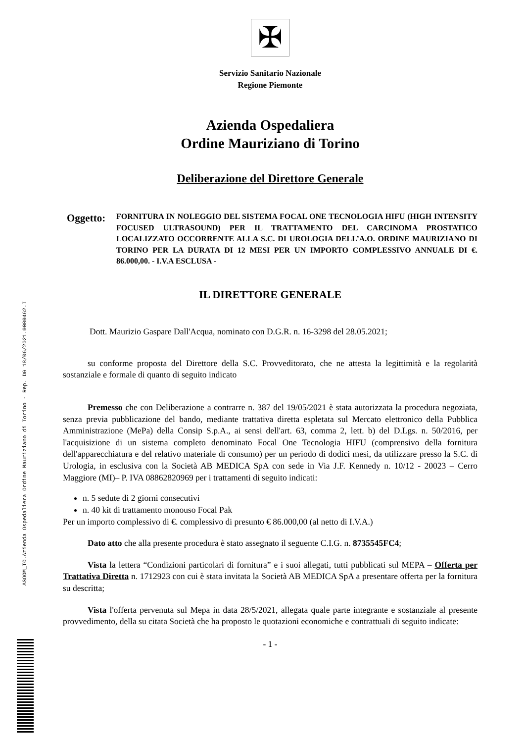ASOOM_TO.Azienda Ospedaliera Ordine Mauriziano di Torino - Rep. DG 18/06/2021.0000462.I
✠
Servizio Sanitario Nazionale
Regione Piemonte
Azienda Ospedaliera
Ordine Mauriziano di Torino
Deliberazione del Direttore Generale
Oggetto:
FORNITURA IN NOLEGGIO DEL SISTEMA FOCAL ONE TECNOLOGIA HIFU (HIGH INTENSITY FOCUSED ULTRASOUND) PER IL TRATTAMENTO DEL CARCINOMA PROSTATICO LOCALIZZATO OCCORRENTE ALLA S.C. DI UROLOGIA DELL’A.O. ORDINE MAURIZIANO DI TORINO PER LA DURATA DI 12 MESI PER UN IMPORTO COMPLESSIVO ANNUALE DI €. 86.000,00. - I.V.A ESCLUSA -
IL DIRETTORE GENERALE
Dott. Maurizio Gaspare Dall'Acqua, nominato con D.G.R. n. 16-3298 del 28.05.2021;
su conforme proposta del Direttore della S.C. Provveditorato, che ne attesta la legittimità e la regolarità sostanziale e formale di quanto di seguito indicato
Premesso che con Deliberazione a contrarre n. 387 del 19/05/2021 è stata autorizzata la procedura negoziata, senza previa pubblicazione del bando, mediante trattativa diretta espletata sul Mercato elettronico della Pubblica Amministrazione (MePa) della Consip S.p.A., ai sensi dell'art. 63, comma 2, lett. b) del D.Lgs. n. 50/2016, per l'acquisizione di un sistema completo denominato Focal One Tecnologia HIFU (comprensivo della fornitura dell'apparecchiatura e del relativo materiale di consumo) per un periodo di dodici mesi, da utilizzare presso la S.C. di Urologia, in esclusiva con la Società AB MEDICA SpA con sede in Via J.F. Kennedy n. 10/12 - 20023 – Cerro Maggiore (MI)– P. IVA 08862820969 per i trattamenti di seguito indicati:
n. 5 sedute di 2 giorni consecutivi
n. 40 kit di trattamento monouso Focal Pak
Per un importo complessivo di €. complessivo di presunto € 86.000,00 (al netto di I.V.A.)
Dato atto che alla presente procedura è stato assegnato il seguente C.I.G. n. 8735545FC4;
Vista la lettera “Condizioni particolari di fornitura” e i suoi allegati, tutti pubblicati sul MEPA – Offerta per Trattativa Diretta n. 1712923 con cui è stata invitata la Società AB MEDICA SpA a presentare offerta per la fornitura su descritta;
Vista l'offerta pervenuta sul Mepa in data 28/5/2021, allegata quale parte integrante e sostanziale al presente provvedimento, della su citata Società che ha proposto le quotazioni economiche e contrattuali di seguito indicate:
- 1 -